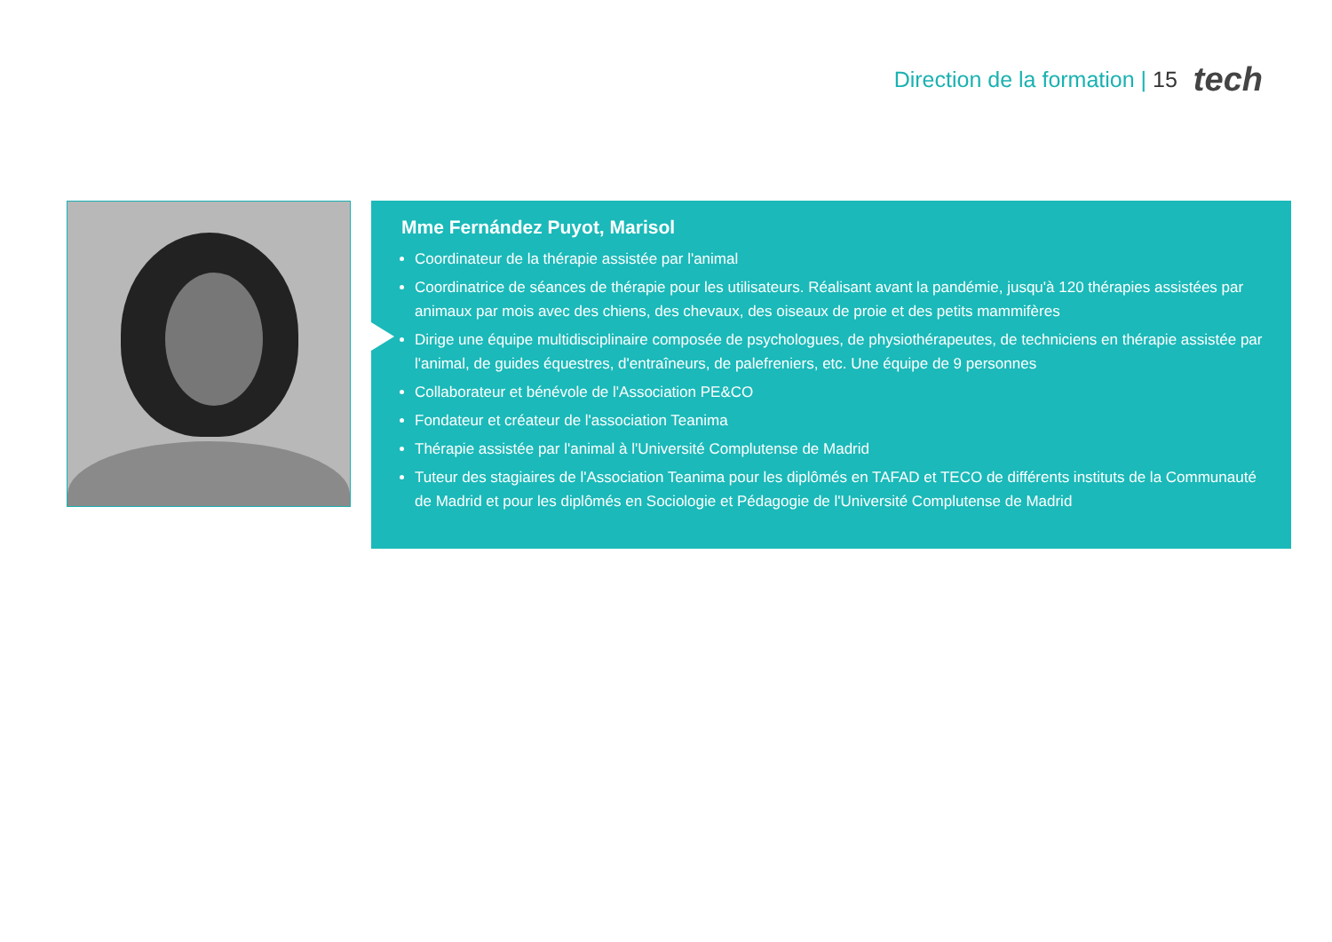Direction de la formation | 15
tech
Mme Fernández Puyot, Marisol
Coordinateur de la thérapie assistée par l'animal
Coordinatrice de séances de thérapie pour les utilisateurs. Réalisant avant la pandémie, jusqu'à 120 thérapies assistées par animaux par mois avec des chiens, des chevaux, des oiseaux de proie et des petits mammifères
Dirige une équipe multidisciplinaire composée de psychologues, de physiothérapeutes, de techniciens en thérapie assistée par l'animal, de guides équestres, d'entraîneurs, de palefreniers, etc. Une équipe de 9 personnes
Collaborateur et bénévole de l'Association PE&CO
Fondateur et créateur de l'association Teanima
Thérapie assistée par l'animal à l'Université Complutense de Madrid
Tuteur des stagiaires de l'Association Teanima pour les diplômés en TAFAD et TECO de différents instituts de la Communauté de Madrid et pour les diplômés en Sociologie et Pédagogie de l'Université Complutense de Madrid